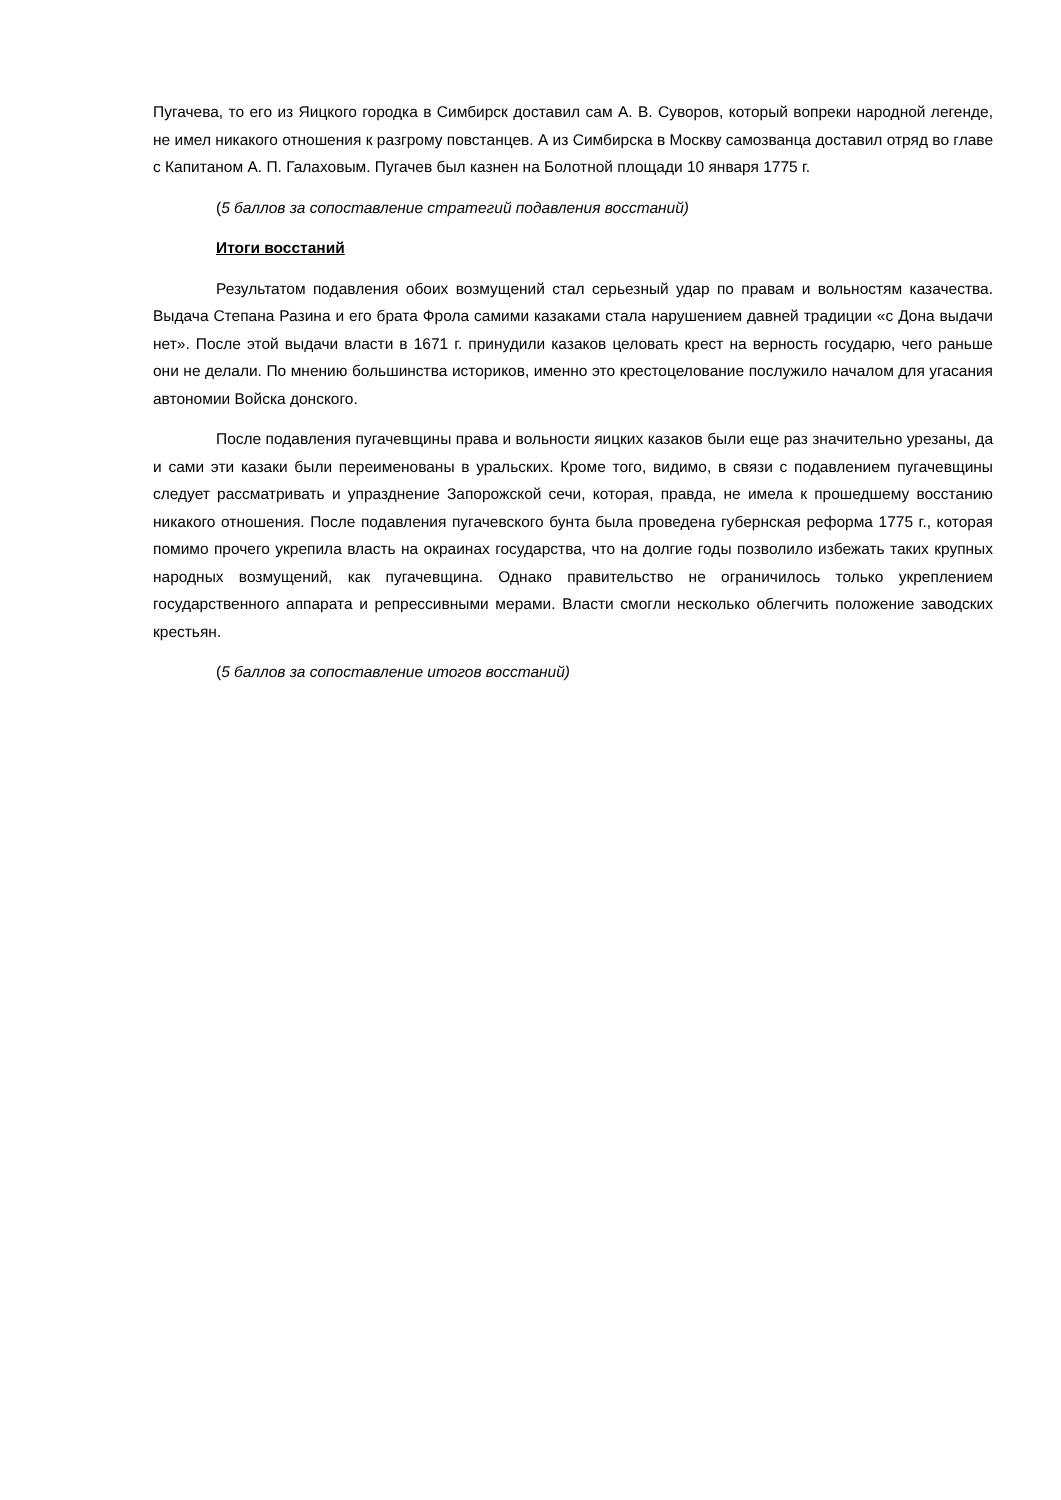Пугачева, то его из Яицкого городка в Симбирск доставил сам А. В. Суворов, который вопреки народной легенде, не имел никакого отношения к разгрому повстанцев. А из Симбирска в Москву самозванца доставил отряд во главе с Капитаном А. П. Галаховым. Пугачев был казнен на Болотной площади 10 января 1775 г.
(5 баллов за сопоставление стратегий подавления восстаний)
Итоги восстаний
Результатом подавления обоих возмущений стал серьезный удар по правам и вольностям казачества. Выдача Степана Разина и его брата Фрола самими казаками стала нарушением давней традиции «с Дона выдачи нет». После этой выдачи власти в 1671 г. принудили казаков целовать крест на верность государю, чего раньше они не делали. По мнению большинства историков, именно это крестоцелование послужило началом для угасания автономии Войска донского.
После подавления пугачевщины права и вольности яицких казаков были еще раз значительно урезаны, да и сами эти казаки были переименованы в уральских. Кроме того, видимо, в связи с подавлением пугачевщины следует рассматривать и упразднение Запорожской сечи, которая, правда, не имела к прошедшему восстанию никакого отношения. После подавления пугачевского бунта была проведена губернская реформа 1775 г., которая помимо прочего укрепила власть на окраинах государства, что на долгие годы позволило избежать таких крупных народных возмущений, как пугачевщина. Однако правительство не ограничилось только укреплением государственного аппарата и репрессивными мерами. Власти смогли несколько облегчить положение заводских крестьян.
(5 баллов за сопоставление итогов восстаний)